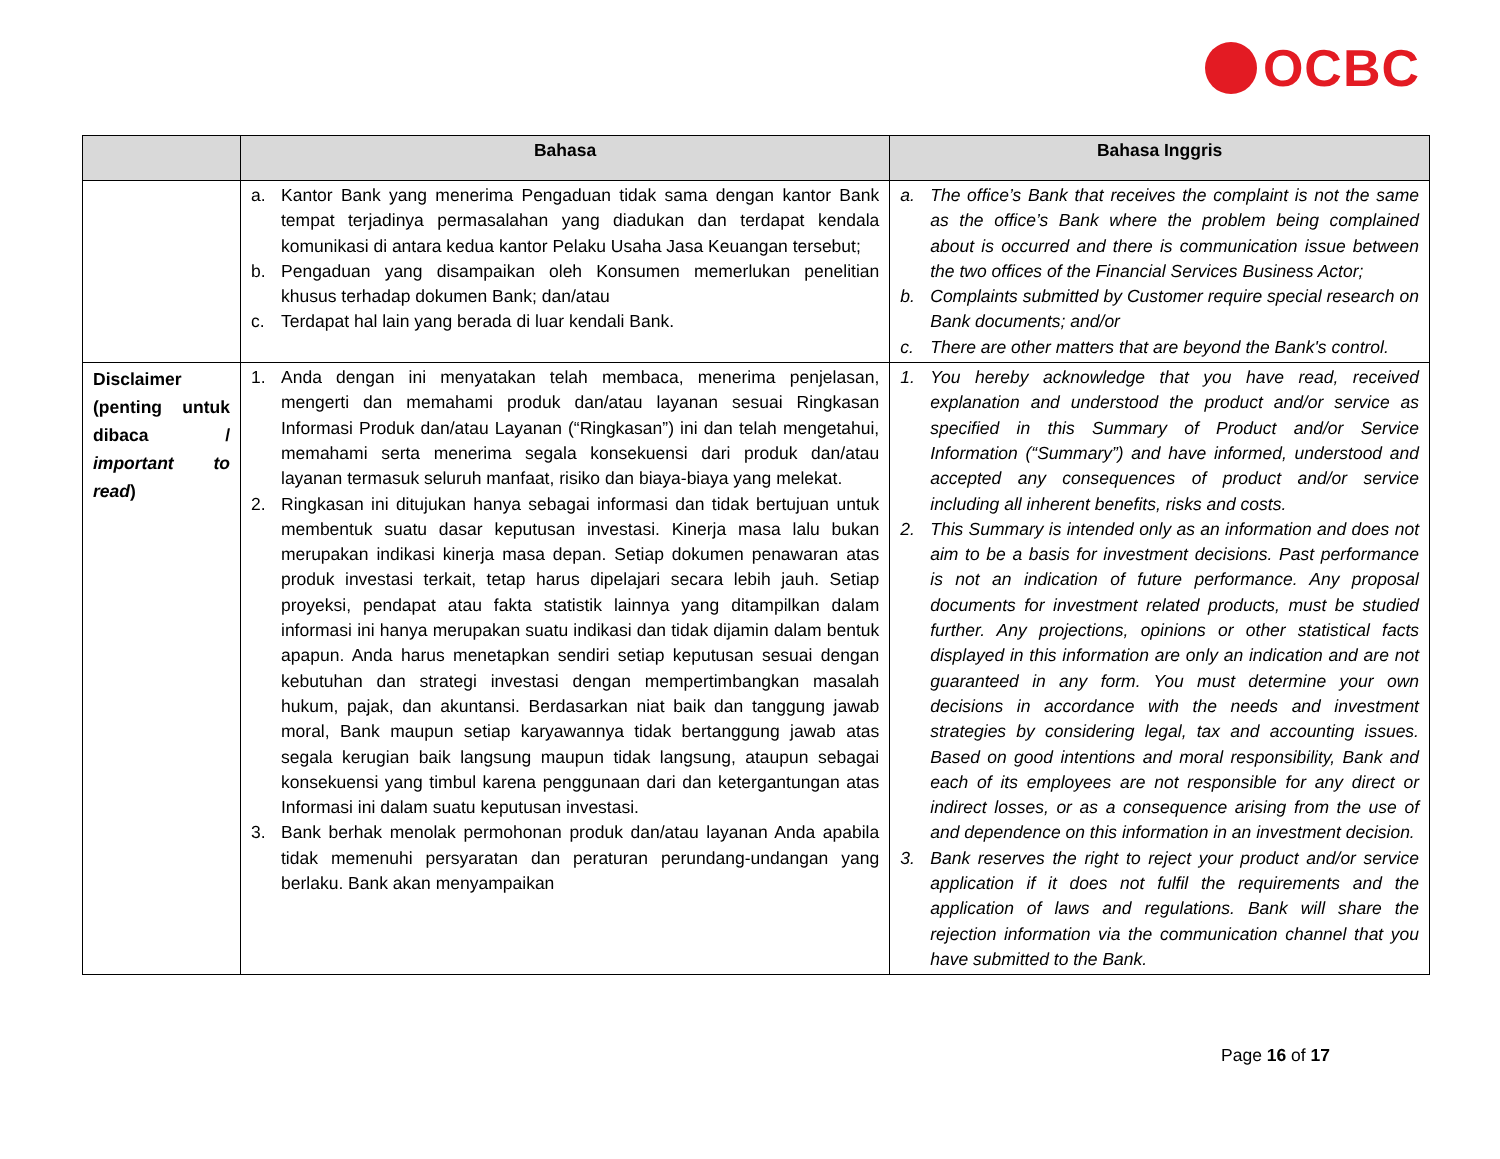OCBC
| | Bahasa | Bahasa Inggris |
| --- | --- | --- |
| | a. Kantor Bank yang menerima Pengaduan tidak sama dengan kantor Bank tempat terjadinya permasalahan yang diadukan dan terdapat kendala komunikasi di antara kedua kantor Pelaku Usaha Jasa Keuangan tersebut; b. Pengaduan yang disampaikan oleh Konsumen memerlukan penelitian khusus terhadap dokumen Bank; dan/atau c. Terdapat hal lain yang berada di luar kendali Bank. | a. The office’s Bank that receives the complaint is not the same as the office’s Bank where the problem being complained about is occurred and there is communication issue between the two offices of the Financial Services Business Actor; b. Complaints submitted by Customer require special research on Bank documents; and/or c. There are other matters that are beyond the Bank's control. |
| Disclaimer (penting untuk dibaca / important to read ) | 1. Anda dengan ini menyatakan telah membaca, menerima penjelasan, mengerti dan memahami produk dan/atau layanan sesuai Ringkasan Informasi Produk dan/atau Layanan (“Ringkasan”) ini dan telah mengetahui, memahami serta menerima segala konsekuensi dari produk dan/atau layanan termasuk seluruh manfaat, risiko dan biaya-biaya yang melekat. 2. Ringkasan ini ditujukan hanya sebagai informasi dan tidak bertujuan untuk membentuk suatu dasar keputusan investasi. Kinerja masa lalu bukan merupakan indikasi kinerja masa depan. Setiap dokumen penawaran atas produk investasi terkait, tetap harus dipelajari secara lebih jauh. Setiap proyeksi, pendapat atau fakta statistik lainnya yang ditampilkan dalam informasi ini hanya merupakan suatu indikasi dan tidak dijamin dalam bentuk apapun. Anda harus menetapkan sendiri setiap keputusan sesuai dengan kebutuhan dan strategi investasi dengan mempertimbangkan masalah hukum, pajak, dan akuntansi. Berdasarkan niat baik dan tanggung jawab moral, Bank maupun setiap karyawannya tidak bertanggung jawab atas segala kerugian baik langsung maupun tidak langsung, ataupun sebagai konsekuensi yang timbul karena penggunaan dari dan ketergantungan atas Informasi ini dalam suatu keputusan investasi. 3. Bank berhak menolak permohonan produk dan/atau layanan Anda apabila tidak memenuhi persyaratan dan peraturan perundang-undangan yang berlaku. Bank akan menyampaikan | 1. You hereby acknowledge that you have read, received explanation and understood the product and/or service as specified in this Summary of Product and/or Service Information (“Summary”) and have informed, understood and accepted any consequences of product and/or service including all inherent benefits, risks and costs. 2. This Summary is intended only as an information and does not aim to be a basis for investment decisions. Past performance is not an indication of future performance. Any proposal documents for investment related products, must be studied further. Any projections, opinions or other statistical facts displayed in this information are only an indication and are not guaranteed in any form. You must determine your own decisions in accordance with the needs and investment strategies by considering legal, tax and accounting issues. Based on good intentions and moral responsibility, Bank and each of its employees are not responsible for any direct or indirect losses, or as a consequence arising from the use of and dependence on this information in an investment decision. 3. Bank reserves the right to reject your product and/or service application if it does not fulfil the requirements and the application of laws and regulations. Bank will share the rejection information via the communication channel that you have submitted to the Bank. |
Page 16 of 17